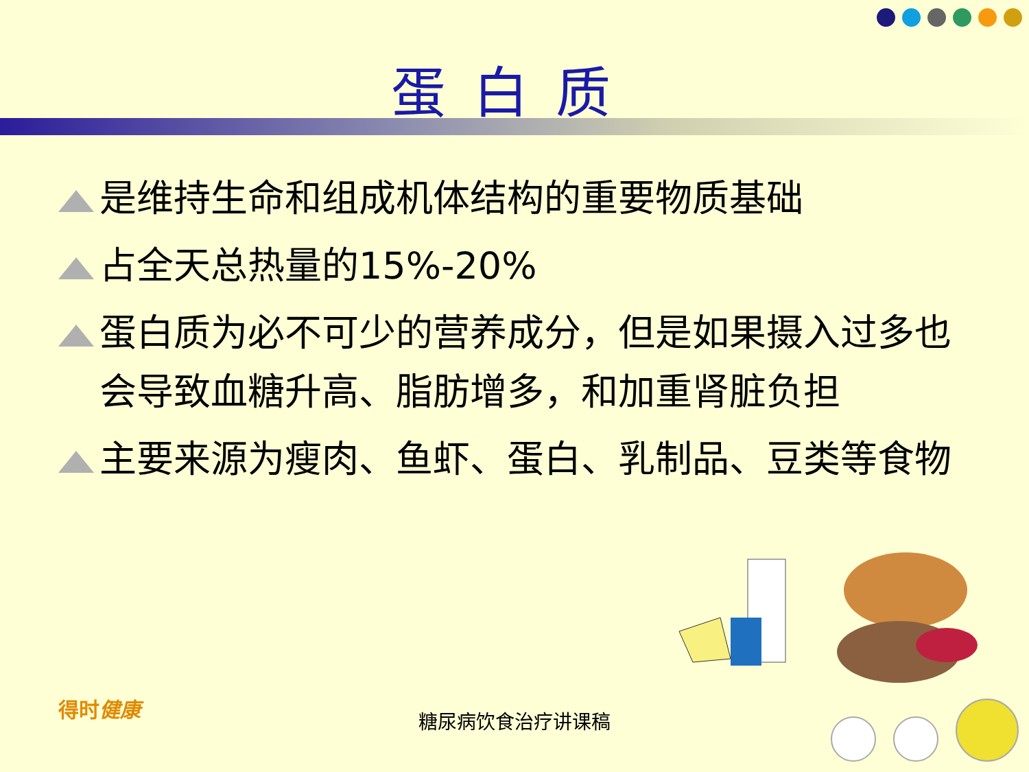蛋白质
是维持生命和组成机体结构的重要物质基础
占全天总热量的15%-20%
蛋白质为必不可少的营养成分，但是如果摄入过多也会导致血糖升高、脂肪增多，和加重肾脏负担
主要来源为瘦肉、鱼虾、蛋白、乳制品、豆类等食物
得时健康
糖尿病饮食治疗讲课稿